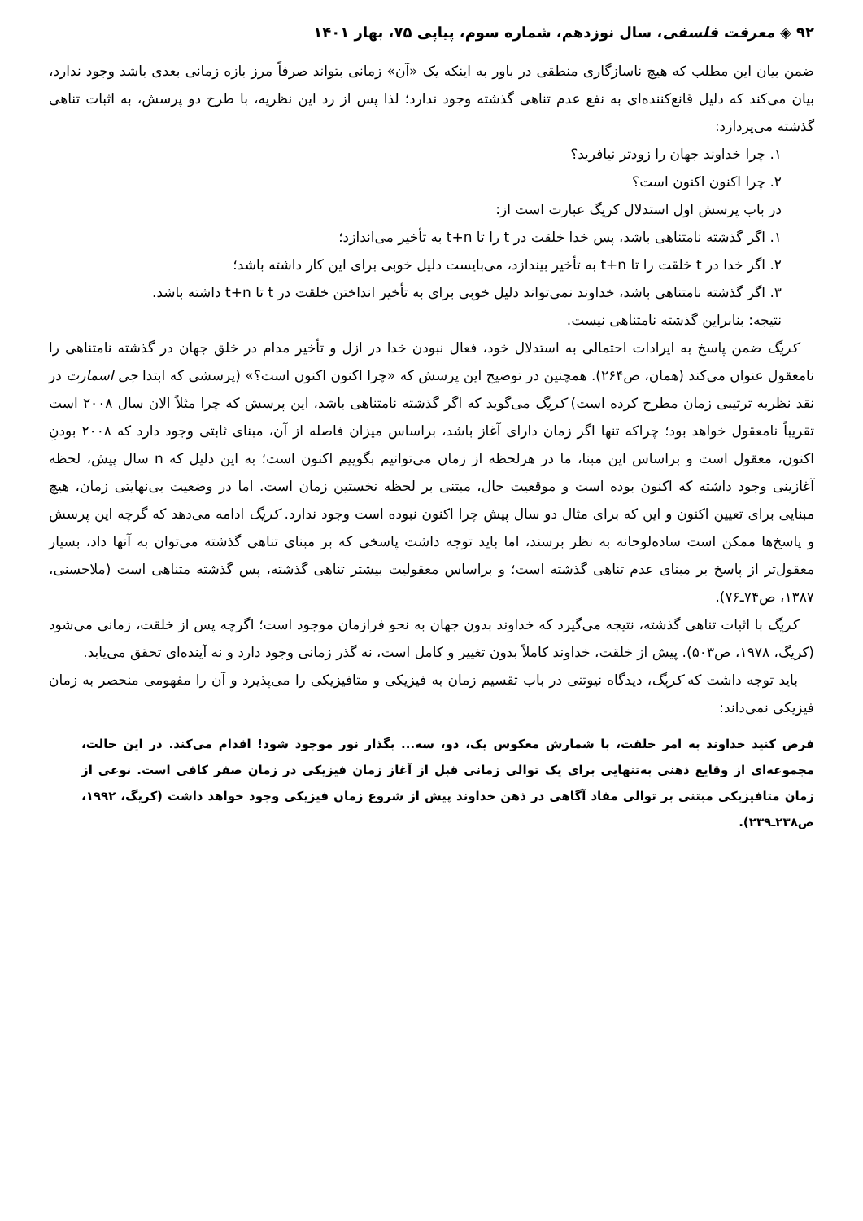۹۲ ◈ معرفت فلسفی، سال نوزدهم، شماره سوم، پیاپی ۷۵، بهار ۱۴۰۱
ضمن بیان این مطلب که هیچ ناسازگاری منطقی در باور به اینکه یک «آن» زمانی بتواند صرفاً مرز بازه زمانی بعدی باشد وجود ندارد، بیان می‌کند که دلیل قانع‌کننده‌ای به نفع عدم تناهی گذشته وجود ندارد؛ لذا پس از رد این نظریه، با طرح دو پرسش، به اثبات تناهی گذشته می‌پردازد:
۱. چرا خداوند جهان را زودتر نیافرید؟
۲. چرا اکنون اکنون است؟
در باب پرسش اول استدلال کریگ عبارت است از:
۱. اگر گذشته نامتناهی باشد، پس خدا خلقت در t را تا t+n به تأخیر می‌اندازد؛
۲. اگر خدا در t خلقت را تا t+n به تأخیر بیندازد، می‌بایست دلیل خوبی برای این کار داشته باشد؛
۳. اگر گذشته نامتناهی باشد، خداوند نمی‌تواند دلیل خوبی برای به تأخیر انداختن خلقت در t تا t+n داشته باشد.
نتیجه: بنابراین گذشته نامتناهی نیست.
کریگ ضمن پاسخ به ایرادات احتمالی به استدلال خود، فعال نبودن خدا در ازل و تأخیر مدام در خلق جهان در گذشته نامتناهی را نامعقول عنوان می‌کند (همان، ص۲۶۴). همچنین در توضیح این پرسش که «چرا اکنون اکنون است؟» (پرسشی که ابتدا جی اسمارت در نقد نظریه ترتیبی زمان مطرح کرده است) کریگ می‌گوید که اگر گذشته نامتناهی باشد، این پرسش که چرا مثلاً الان سال ۲۰۰۸ است تقریباً نامعقول خواهد بود؛ چراکه تنها اگر زمان دارای آغاز باشد، براساس میزان فاصله از آن، مبنای ثابتی وجود دارد که ۲۰۰۸ بودنِ اکنون، معقول است و براساس این مبنا، ما در هرلحظه از زمان می‌توانیم بگوییم اکنون است؛ به این دلیل که n سال پیش، لحظه آغازینی وجود داشته که اکنون بوده است و موقعیت حال، مبتنی بر لحظه نخستین زمان است. اما در وضعیت بی‌نهایتی زمان، هیچ مبنایی برای تعیین اکنون و این که برای مثال دو سال پیش چرا اکنون نبوده است وجود ندارد. کریگ ادامه می‌دهد که گرچه این پرسش و پاسخ‌ها ممکن است ساده‌لوحانه به نظر برسند، اما باید توجه داشت پاسخی که بر مبنای تناهی گذشته می‌توان به آنها داد، بسیار معقول‌تر از پاسخ بر مبنای عدم تناهی گذشته است؛ و براساس معقولیت بیشتر تناهی گذشته، پس گذشته متناهی است (ملاحسنی، ۱۳۸۷، ص۷۴ـ۷۶).
کریگ با اثبات تناهی گذشته، نتیجه می‌گیرد که خداوند بدون جهان به نحو فرازمان موجود است؛ اگرچه پس از خلقت، زمانی می‌شود (کریگ، ۱۹۷۸، ص۵۰۳). پیش از خلقت، خداوند کاملاً بدون تغییر و کامل است، نه گذر زمانی وجود دارد و نه آینده‌ای تحقق می‌یابد.
باید توجه داشت که کریگ، دیدگاه نیوتنی در باب تقسیم زمان به فیزیکی و متافیزیکی را می‌پذیرد و آن را مفهومی منحصر به زمان فیزیکی نمی‌داند:
فرض کنید خداوند به امر خلقت، با شمارش معکوس یک، دو، سه... بگذار نور موجود شود! اقدام می‌کند. در این حالت، مجموعه‌ای از وقایع ذهنی به‌تنهایی برای یک توالی زمانی قبل از آغاز زمان فیزیکی در زمان صفر کافی است. نوعی از زمان متافیزیکی مبتنی بر توالی مفاد آگاهی در ذهن خداوند پیش از شروع زمان فیزیکی وجود خواهد داشت (کریگ، ۱۹۹۲، ص۲۳۸ـ۲۳۹).